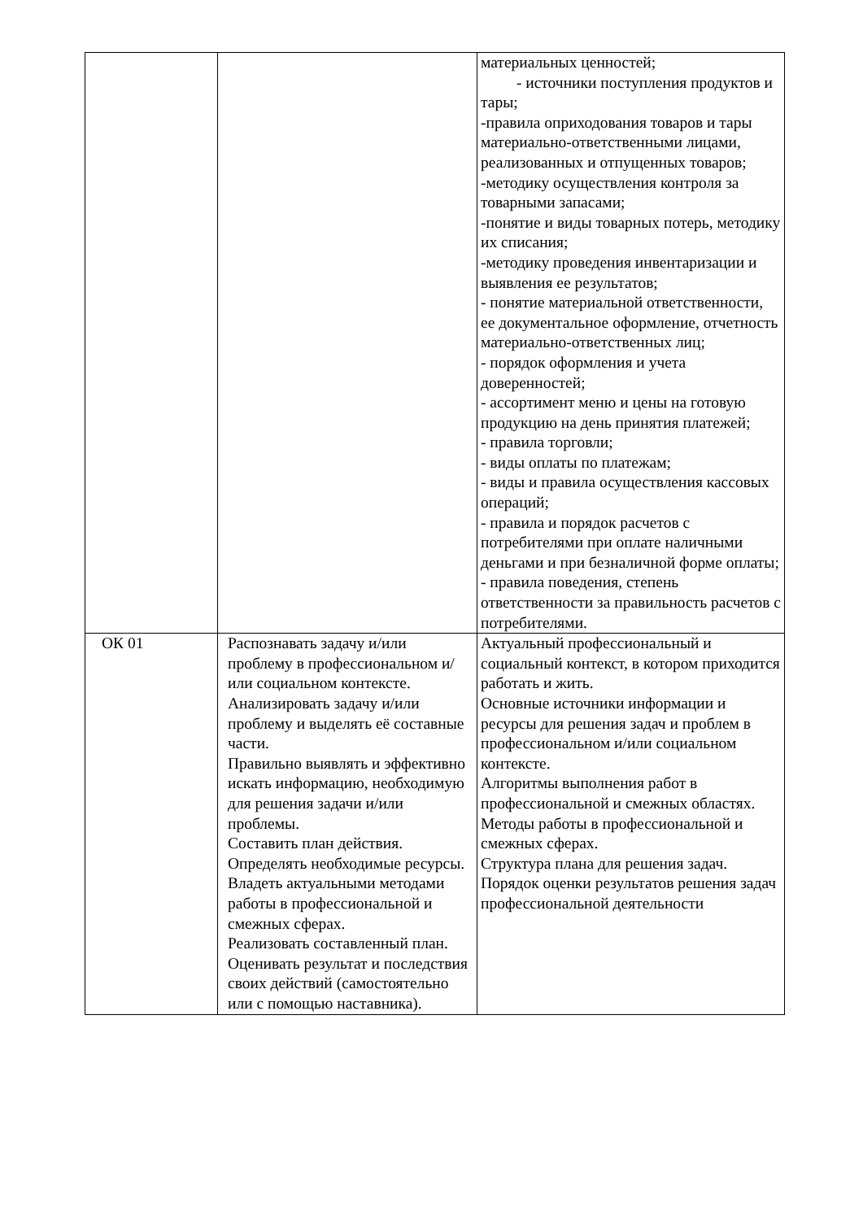| | | материальных ценностей; - источники поступления продуктов и тары; -правила оприходования товаров и тары материально-ответственными лицами, реализованных и отпущенных товаров; -методику осуществления контроля за товарными запасами; -понятие и виды товарных потерь, методику их списания; -методику проведения инвентаризации и выявления ее результатов; - понятие материальной ответственности, ее документальное оформление, отчетность материально-ответственных лиц; - порядок оформления и учета доверенностей; - ассортимент меню и цены на готовую продукцию на день принятия платежей; - правила торговли; - виды оплаты по платежам; - виды и правила осуществления кассовых операций; - правила и порядок расчетов с потребителями при оплате наличными деньгами и при безналичной форме оплаты; - правила поведения, степень ответственности за правильность расчетов с потребителями. |
| ОК 01 | Распознавать задачу и/или проблему в профессиональном и/или социальном контексте. Анализировать задачу и/или проблему и выделять её составные части. Правильно выявлять и эффективно искать информацию, необходимую для решения задачи и/или проблемы. Составить план действия. Определять необходимые ресурсы. Владеть актуальными методами работы в профессиональной и смежных сферах. Реализовать составленный план. Оценивать результат и последствия своих действий (самостоятельно или с помощью наставника). | Актуальный профессиональный и социальный контекст, в котором приходится работать и жить. Основные источники информации и ресурсы для решения задач и проблем в профессиональном и/или социальном контексте. Алгоритмы выполнения работ в профессиональной и смежных областях. Методы работы в профессиональной и смежных сферах. Структура плана для решения задач. Порядок оценки результатов решения задач профессиональной деятельности |